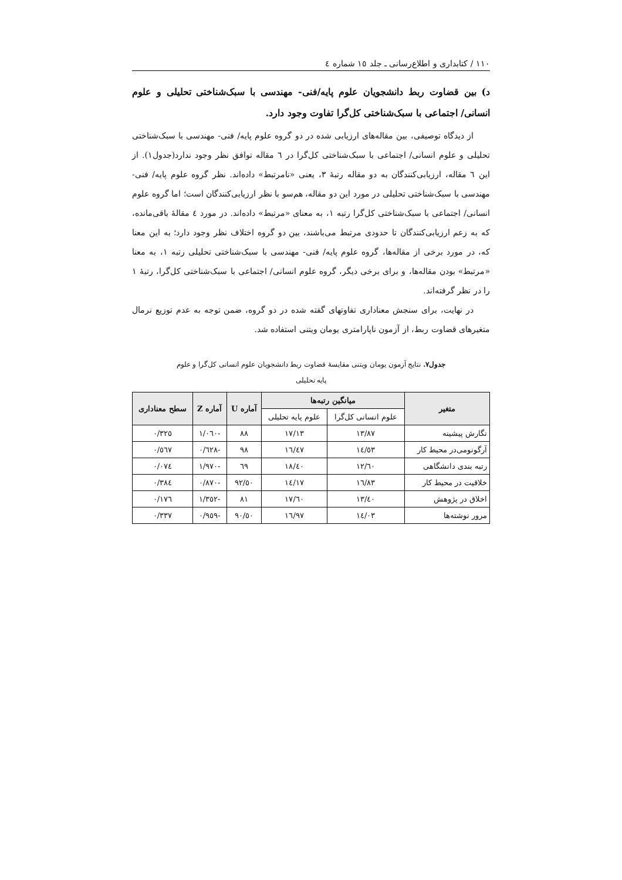١١٠ / کتابداری و اطلاع‌رسانی ـ جلد ١٥ شماره ٤
د) بین قضاوت ربط دانشجویان علوم پایه/فنی- مهندسی با سبک‌شناختی تحلیلی و علوم انسانی/ اجتماعی با سبک‌شناختی کل‌گرا تفاوت وجود دارد.
از دیدگاه توصیفی، بین مقاله‌های ارزیابی شده در دو گروه علوم پایه/ فنی- مهندسی با سبک‌شناختی تحلیلی و علوم انسانی/ اجتماعی با سبک‌شناختی کل‌گرا در ٦ مقاله توافق نظر وجود ندارد(جدول١). از این ٦ مقاله، ارزیابی‌کنندگان به دو مقاله رتبهٔ ٣، یعنی «نامرتبط» داده‌اند. نظر گروه علوم پایه/ فنی- مهندسی با سبک‌شناختی تحلیلی در مورد این دو مقاله، هم‌سو با نظر ارزیابی‌کنندگان است؛ اما گروه علوم انسانی/ اجتماعی با سبک‌شناختی کل‌گرا رتبه ١، به معنای «مرتبط» داده‌اند. در مورد ٤ مقالهٔ باقی‌مانده، که به زعم ارزیابی‌کنندگان تا حدودی مرتبط می‌باشند، بین دو گروه اختلاف نظر وجود دارد؛ به این معنا که، در مورد برخی از مقاله‌ها، گروه علوم پایه/ فنی- مهندسی با سبک‌شناختی تحلیلی رتبه ١، به معنا «مرتبط» بودن مقاله‌ها، و برای برخی دیگر، گروه علوم انسانی/ اجتماعی با سبک‌شناختی کل‌گرا، رتبهٔ ١ را در نظر گرفته‌اند.
در نهایت، برای سنجش معناداری تفاوتهای گفته شده در دو گروه، ضمن توجه به عدم توزیع نرمال متغیرهای قضاوت ربط، از آزمون ناپارامتری یومان ویتنی استفاده شد.
جدول٧. نتایج آزمون یومان ویتنی مقایسهٔ قضاوت ربط دانشجویان علوم انسانی کل‌گرا و علوم پایه تحلیلی
| متغیر | میانگین رتبه‌ها | | آماره U | آماره Z | سطح معناداری |
| --- | --- | --- | --- | --- | --- |
| | علوم انسانی کل‌گرا | علوم پایه تحلیلی | | | |
| نگارش پیشینه | ١٣/٨٧ | ١٧/١٣ | ٨٨ | -١/٠٦٠ | ٠/٣٢٥ |
| آرگونومی‌در محیط کار | ١٤/٥٣ | ١٦/٤٧ | ٩٨ | -٠/٦٢٨ | ٠/٥٦٧ |
| رتبه بندی دانشگاهی | ١٢/٦٠ | ١٨/٤٠ | ٦٩ | -١/٩٧٠ | ٠/٠٧٤ |
| خلاقیت در محیط کار | ١٦/٨٣ | ١٤/١٧ | ٩٢/٥٠ | -٠/٨٧٠ | ٠/٣٨٤ |
| اخلاق در پژوهش | ١٣/٤٠ | ١٧/٦٠ | ٨١ | -١/٣٥٢ | ٠/١٧٦ |
| مرور نوشته‌ها | ١٤/٠٣ | ١٦/٩٧ | ٩٠/٥٠ | -٠/٩٥٩ | ٠/٣٣٧ |